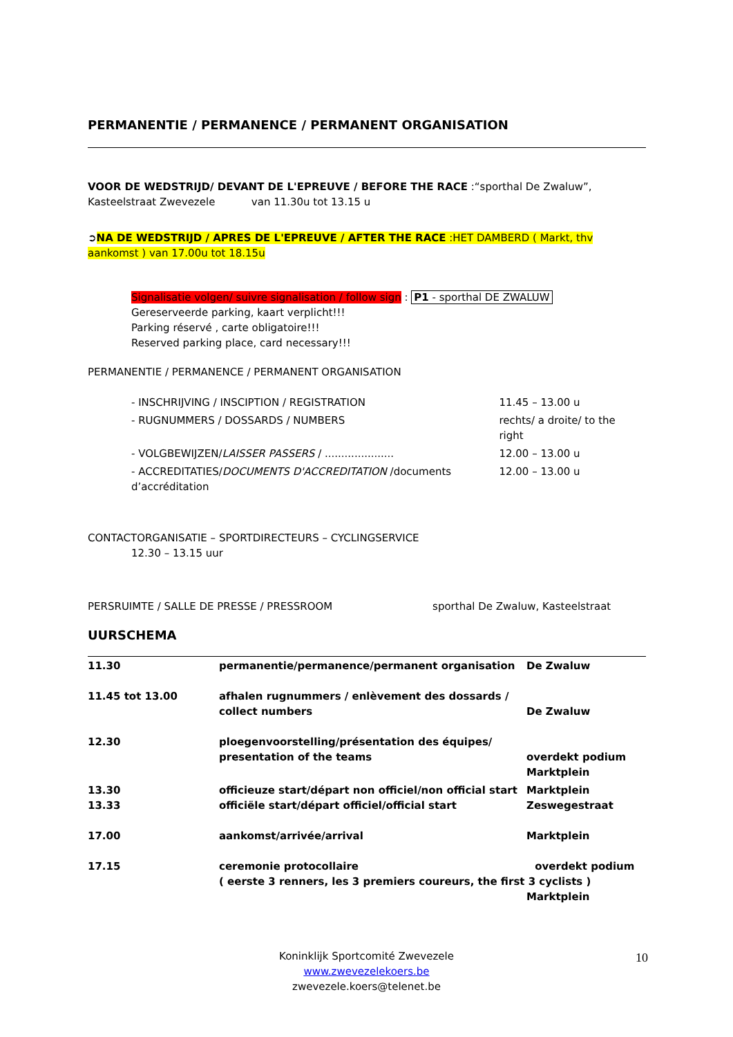PERMANENTIE / PERMANENCE / PERMANENT ORGANISATION
VOOR DE WEDSTRIJD/ DEVANT DE L'EPREUVE / BEFORE THE RACE :“sporthal De Zwaluw”, Kasteelstraat Zwevezele van 11.30u tot 13.15 u
➲NA DE WEDSTRIJD / APRES DE L'EPREUVE / AFTER THE RACE :HET DAMBERD ( Markt, thv aankomst ) van 17.00u tot 18.15u
Signalisatie volgen/ suivre signalisation / follow sign : P1 - sporthal DE ZWALUW
Gereserveerde parking, kaart verplicht!!!
Parking réservé , carte obligatoire!!!
Reserved parking place, card necessary!!!
PERMANENTIE / PERMANENCE / PERMANENT ORGANISATION
| - INSCHRIJVING / INSCIPTION / REGISTRATION | | 11.45 – 13.00 u |
| - RUGNUMMERS / DOSSARDS / NUMBERS | rechts/ a droite/ to the right | |
| - VOLGBEWIJZEN/ LAISSER PASSERS / ..................... | | 12.00 – 13.00 u |
| - ACCREDITATIES/ DOCUMENTS D'ACCREDITATION /documents d’accréditation | | 12.00 – 13.00 u |
CONTACTORGANISATIE – SPORTDIRECTEURS – CYCLINGSERVICE
12.30 – 13.15 uur
PERSRUIMTE / SALLE DE PRESSE / PRESSROOM sporthal De Zwaluw, Kasteelstraat
UURSCHEMA
| 11.30 | permanentie/permanence/permanent organisation | De Zwaluw |
| 11.45 tot 13.00 | afhalen rugnummers / enlèvement des dossards / collect numbers | De Zwaluw |
| 12.30 | ploegenvoorstelling/présentation des équipes/ presentation of the teams | overdekt podium Marktplein |
| 13.30 13.33 | officieuze start/départ non officiel/non official start officiële start/départ officiel/official start | Marktplein Zeswegestraat |
| 17.00 | aankomst/arrivée/arrival | Marktplein |
| 17.15 | ceremonie protocollaire overdekt podium ( eerste 3 renners, les 3 premiers coureurs, the first 3 cyclists ) Marktplein | |
Koninklijk Sportcomité Zwevezele
www.zwevezelekoers.be
zwevezele.koers@telenet.be
10